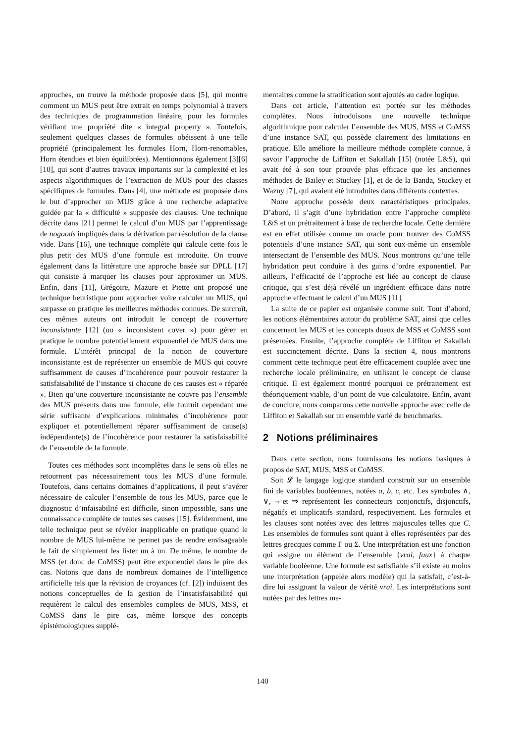approches, on trouve la méthode proposée dans [5], qui montre comment un MUS peut être extrait en temps polynomial à travers des techniques de programmation linéaire, pour les formules vérifiant une propriété dite « integral property ». Toutefois, seulement quelques classes de formules obéissent à une telle propriété (principalement les formules Horn, Horn-renomables, Horn étendues et bien équilibrées). Mentionnons également [3][6][10], qui sont d’autres travaux importants sur la complexité et les aspects algorithmiques de l’extraction de MUS pour des classes spécifiques de formules. Dans [4], une méthode est proposée dans le but d’approcher un MUS grâce à une recherche adaptative guidée par la « difficulté » supposée des clauses. Une technique décrite dans [21] permet le calcul d’un MUS par l’apprentissage de nogoods impliqués dans la dérivation par résolution de la clause vide. Dans [16], une technique complète qui calcule cette fois le plus petit des MUS d’une formule est introduite. On trouve également dans la littérature une approche basée sur DPLL [17] qui consiste à marquer les clauses pour approximer un MUS. Enfin, dans [11], Grégoire, Mazure et Piette ont proposé une technique heuristique pour approcher voire calculer un MUS, qui surpasse en pratique les meilleures méthodes connues. De surcroît, ces mêmes auteurs ont introduit le concept de couverture inconsistante [12] (ou « inconsistent cover ») pour gérer en pratique le nombre potentiellement exponentiel de MUS dans une formule. L’intérêt principal de la notion de couverture inconsistante est de représenter un ensemble de MUS qui couvre suffisamment de causes d’incohérence pour pouvoir restaurer la satisfaisabilité de l’instance si chacune de ces causes est « réparée ». Bien qu’une couverture inconsistante ne couvre pas l’ensemble des MUS présents dans une formule, elle fournit cependant une série suffisante d’explications minimales d’incohérence pour expliquer et potentiellement réparer suffisamment de cause(s) indépendante(s) de l’incohérence pour restaurer la satisfaisabilité de l’ensemble de la formule.
Toutes ces méthodes sont incomplètes dans le sens où elles ne retournent pas nécessairement tous les MUS d’une formule. Toutefois, dans certains domaines d’applications, il peut s’avérer nécessaire de calculer l’ensemble de tous les MUS, parce que le diagnostic d’infaisabilité est difficile, sinon impossible, sans une connaissance complète de toutes ses causes [15]. Évidemment, une telle technique peut se révéler inapplicable en pratique quand le nombre de MUS lui-même ne permet pas de rendre envisageable le fait de simplement les lister un à un. De même, le nombre de MSS (et donc de CoMSS) peut être exponentiel dans le pire des cas. Notons que dans de nombreux domaines de l’intelligence artificielle tels que la révision de croyances (cf. [2]) induisent des notions conceptuelles de la gestion de l’insatisfaisabilité qui requièrent le calcul des ensembles complets de MUS, MSS, et CoMSS dans le pire cas, même lorsque des concepts épistémologiques supplé-
mentaires comme la stratification sont ajoutés au cadre logique.
Dans cet article, l’attention est portée sur les méthodes complètes. Nous introduisons une nouvelle technique algorithmique pour calculer l’ensemble des MUS, MSS et CoMSS d’une instance SAT, qui possède clairement des limitations en pratique. Elle améliore la meilleure méthode complète connue, à savoir l’approche de Liffiton et Sakallah [15] (notée L&S), qui avait été à son tour prouvée plus efficace que les anciennes méthodes de Bailey et Stuckey [1], et de de la Banda, Stuckey et Wazny [7], qui avaient été introduites dans différents contextes.
Notre approche possède deux caractéristiques principales. D’abord, il s’agit d’une hybridation entre l’approche complète L&S et un prétraitement à base de recherche locale. Cette dernière est en effet utilisée comme un oracle pour trouver des CoMSS potentiels d’une instance SAT, qui sont eux-même un ensemble intersectant de l’ensemble des MUS. Nous montrons qu’une telle hybridation peut conduire à des gains d’ordre exponentiel. Par ailleurs, l’efficacité de l’approche est liée au concept de clause critique, qui s’est déjà révélé un ingrédient efficace dans notre approche effectuant le calcul d’un MUS [11].
La suite de ce papier est organisée comme suit. Tout d’abord, les notions élémentaires autour du problème SAT, ainsi que celles concernant les MUS et les concepts duaux de MSS et CoMSS sont présentées. Ensuite, l’approche complète de Liffiton et Sakallah est succinctement décrite. Dans la section 4, nous montrons comment cette technique peut être efficacement couplée avec une recherche locale préliminaire, en utilisant le concept de clause critique. Il est également montré pourquoi ce prétraitement est théoriquement viable, d’un point de vue calculatoire. Enfin, avant de conclure, nous comparons cette nouvelle approche avec celle de Liffiton et Sakallah sur un ensemble varié de benchmarks.
2 Notions préliminaires
Dans cette section, nous fournissons les notions basiques à propos de SAT, MUS, MSS et CoMSS.
Soit 𝓛 le langage logique standard construit sur un ensemble fini de variables booléennes, notées a, b, c, etc. Les symboles ∧, ∨, ¬ et ⇒ représentent les connecteurs conjonctifs, disjonctifs, négatifs et implicatifs standard, respectivement. Les formules et les clauses sont notées avec des lettres majuscules telles que C. Les ensembles de formules sont quant à elles représentées par des lettres grecques comme Γ ou Σ. Une interprétation est une fonction qui assigne un élément de l’ensemble {vrai, faux} à chaque variable booléenne. Une formule est satisfiable s’il existe au moins une interprétation (appelée alors modèle) qui la satisfait, c’est-à-dire lui assignant la valeur de vérité vrai. Les interprétations sont notées par des lettres ma-
140